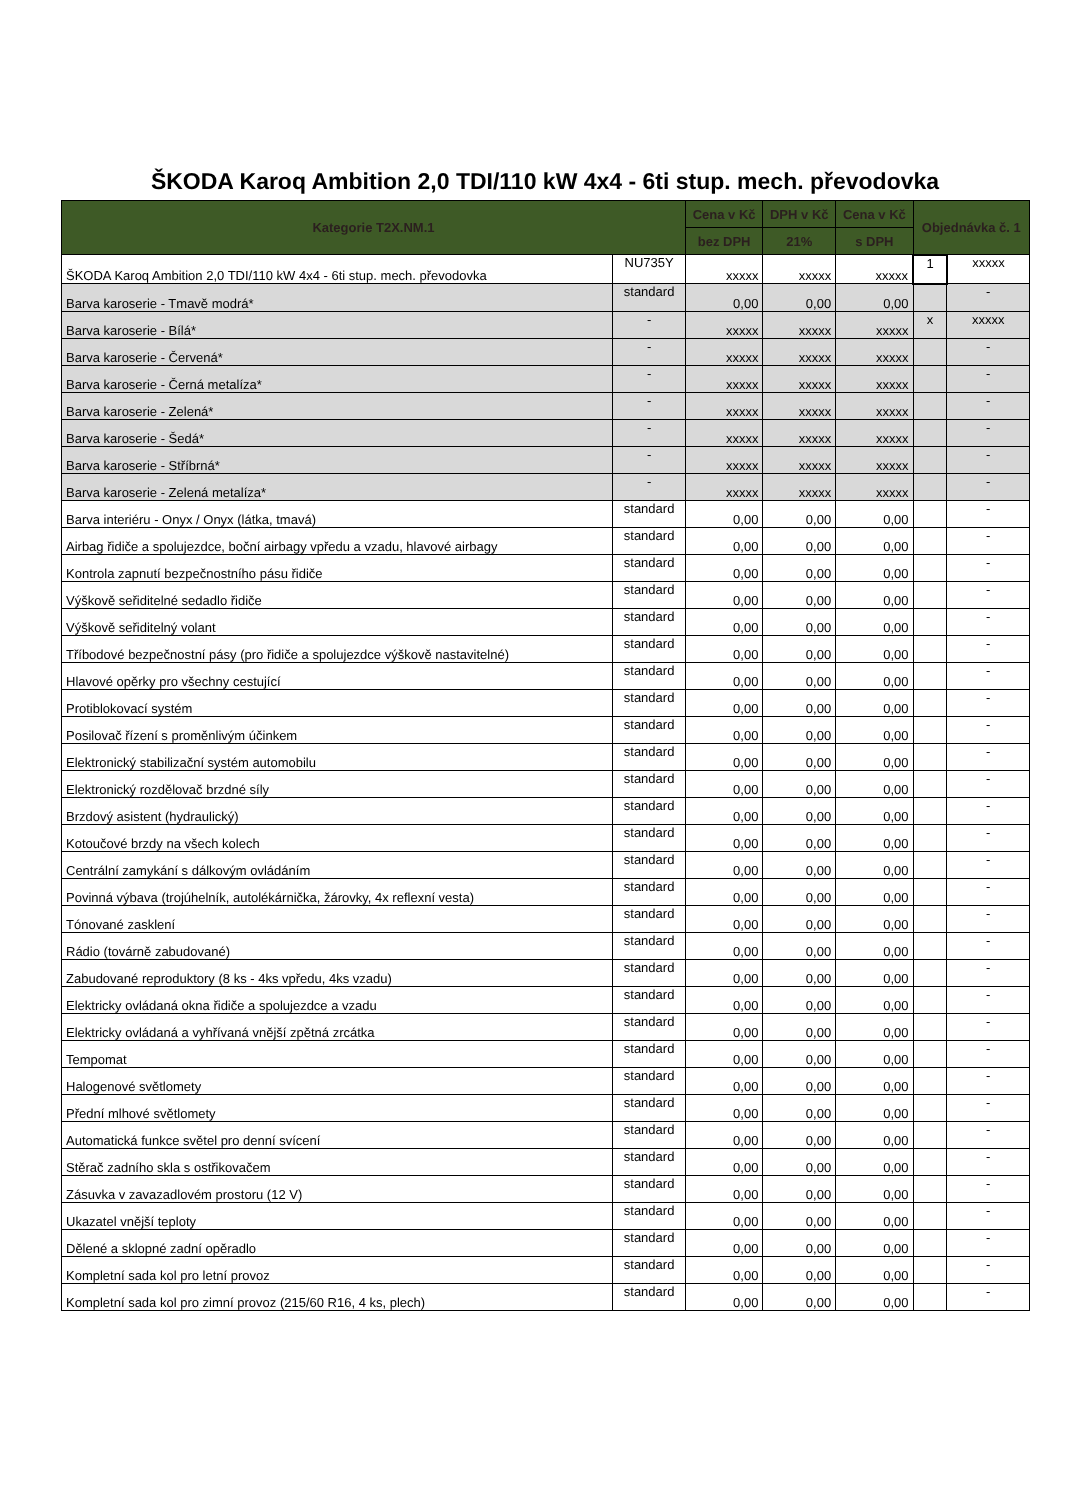ŠKODA Karoq Ambition 2,0 TDI/110 kW 4x4 - 6ti stup. mech. převodovka
| Kategorie T2X.NM.1 | | Cena v Kč | DPH v Kč | Cena v Kč | Objednávka č. 1 | |
| --- | --- | --- | --- | --- | --- | --- |
| | | bez DPH | 21% | s DPH | | |
| ŠKODA Karoq Ambition 2,0 TDI/110 kW 4x4 - 6ti stup. mech. převodovka | NU735Y | xxxxx | xxxxx | xxxxx | 1 | xxxxx |
| Barva karoserie - Tmavě modrá* | standard | 0,00 | 0,00 | 0,00 | | - |
| Barva karoserie - Bílá* | - | xxxxx | xxxxx | xxxxx | x | xxxxx |
| Barva karoserie - Červená* | - | xxxxx | xxxxx | xxxxx | | - |
| Barva karoserie - Černá metalíza* | - | xxxxx | xxxxx | xxxxx | | - |
| Barva karoserie - Zelená* | - | xxxxx | xxxxx | xxxxx | | - |
| Barva karoserie - Šedá* | - | xxxxx | xxxxx | xxxxx | | - |
| Barva karoserie - Stříbrná* | - | xxxxx | xxxxx | xxxxx | | - |
| Barva karoserie - Zelená metalíza* | - | xxxxx | xxxxx | xxxxx | | - |
| Barva interiéru - Onyx / Onyx (látka, tmavá) | standard | 0,00 | 0,00 | 0,00 | | - |
| Airbag řidiče a spolujezdce, boční airbagy vpředu a vzadu, hlavové airbagy | standard | 0,00 | 0,00 | 0,00 | | - |
| Kontrola zapnutí bezpečnostního pásu řidiče | standard | 0,00 | 0,00 | 0,00 | | - |
| Výškově seřiditelné sedadlo řidiče | standard | 0,00 | 0,00 | 0,00 | | - |
| Výškově seřiditelný volant | standard | 0,00 | 0,00 | 0,00 | | - |
| Tříbodové bezpečnostní pásy (pro řidiče a spolujezdce výškově nastavitelné) | standard | 0,00 | 0,00 | 0,00 | | - |
| Hlavové opěrky pro všechny cestující | standard | 0,00 | 0,00 | 0,00 | | - |
| Protiblokovací systém | standard | 0,00 | 0,00 | 0,00 | | - |
| Posilovač řízení s proměnlivým účinkem | standard | 0,00 | 0,00 | 0,00 | | - |
| Elektronický stabilizační systém automobilu | standard | 0,00 | 0,00 | 0,00 | | - |
| Elektronický rozdělovač brzdné síly | standard | 0,00 | 0,00 | 0,00 | | - |
| Brzdový asistent (hydraulický) | standard | 0,00 | 0,00 | 0,00 | | - |
| Kotoučové brzdy na všech kolech | standard | 0,00 | 0,00 | 0,00 | | - |
| Centrální zamykání s dálkovým ovládáním | standard | 0,00 | 0,00 | 0,00 | | - |
| Povinná výbava (trojúhelník, autolékárnička, žárovky, 4x reflexní vesta) | standard | 0,00 | 0,00 | 0,00 | | - |
| Tónované zasklení | standard | 0,00 | 0,00 | 0,00 | | - |
| Rádio (továrně zabudované) | standard | 0,00 | 0,00 | 0,00 | | - |
| Zabudované reproduktory (8 ks - 4ks vpředu, 4ks vzadu) | standard | 0,00 | 0,00 | 0,00 | | - |
| Elektricky ovládaná okna řidiče a spolujezdce a vzadu | standard | 0,00 | 0,00 | 0,00 | | - |
| Elektricky ovládaná a vyhřívaná vnější zpětná zrcátka | standard | 0,00 | 0,00 | 0,00 | | - |
| Tempomat | standard | 0,00 | 0,00 | 0,00 | | - |
| Halogenové světlomety | standard | 0,00 | 0,00 | 0,00 | | - |
| Přední mlhové světlomety | standard | 0,00 | 0,00 | 0,00 | | - |
| Automatická funkce světel pro denní svícení | standard | 0,00 | 0,00 | 0,00 | | - |
| Stěrač zadního skla s ostřikovačem | standard | 0,00 | 0,00 | 0,00 | | - |
| Zásuvka v zavazadlovém prostoru (12 V) | standard | 0,00 | 0,00 | 0,00 | | - |
| Ukazatel vnější teploty | standard | 0,00 | 0,00 | 0,00 | | - |
| Dělené a sklopné zadní opěradlo | standard | 0,00 | 0,00 | 0,00 | | - |
| Kompletní sada kol pro letní provoz | standard | 0,00 | 0,00 | 0,00 | | - |
| Kompletní sada kol pro zimní provoz (215/60 R16, 4 ks, plech) | standard | 0,00 | 0,00 | 0,00 | | - |